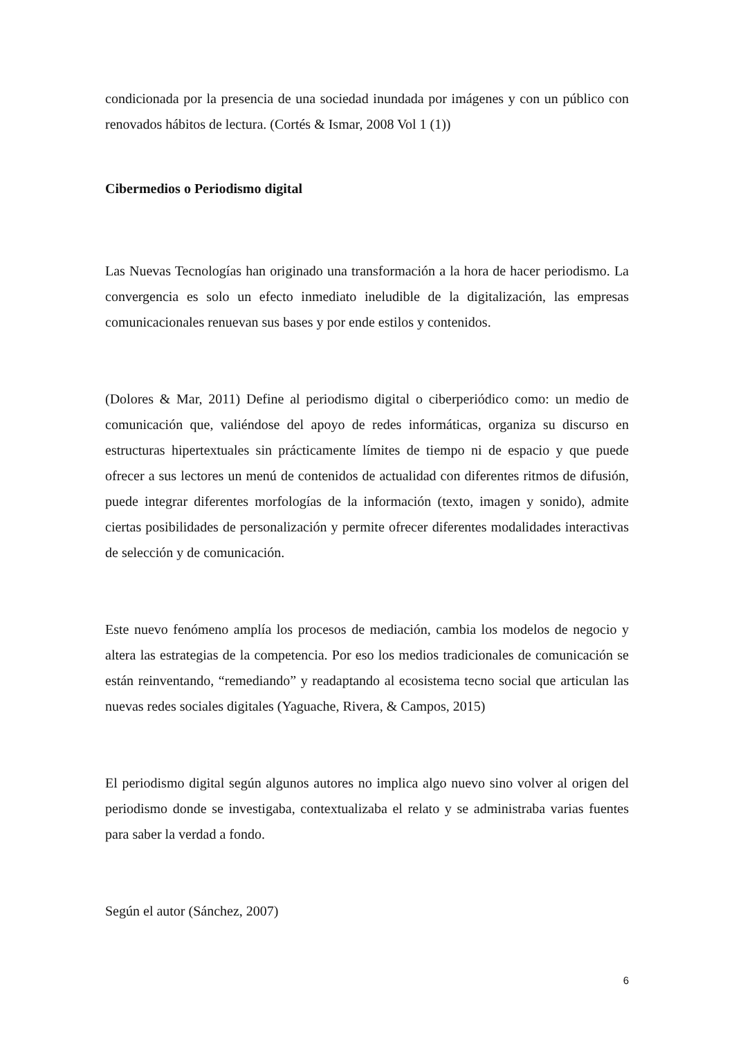condicionada por la presencia de una sociedad inundada por imágenes y con un público con renovados hábitos de lectura. (Cortés & Ismar, 2008 Vol 1 (1))
Cibermedios o Periodismo digital
Las Nuevas Tecnologías han originado una transformación a la hora de hacer periodismo. La convergencia es solo un efecto inmediato ineludible de la digitalización, las empresas comunicacionales renuevan sus bases y por ende estilos y contenidos.
(Dolores & Mar, 2011) Define al periodismo digital o ciberperiódico como: un medio de comunicación que, valiéndose del apoyo de redes informáticas, organiza su discurso en estructuras hipertextuales sin prácticamente límites de tiempo ni de espacio y que puede ofrecer a sus lectores un menú de contenidos de actualidad con diferentes ritmos de difusión, puede integrar diferentes morfologías de la información (texto, imagen y sonido), admite ciertas posibilidades de personalización y permite ofrecer diferentes modalidades interactivas de selección y de comunicación.
Este nuevo fenómeno amplía los procesos de mediación, cambia los modelos de negocio y altera las estrategias de la competencia. Por eso los medios tradicionales de comunicación se están reinventando, “remediando” y readaptando al ecosistema tecno social que articulan las nuevas redes sociales digitales (Yaguache, Rivera, & Campos, 2015)
El periodismo digital según algunos autores no implica algo nuevo sino volver al origen del periodismo donde se investigaba, contextualizaba el relato y se administraba varias fuentes para saber la verdad a fondo.
Según el autor (Sánchez, 2007)
6